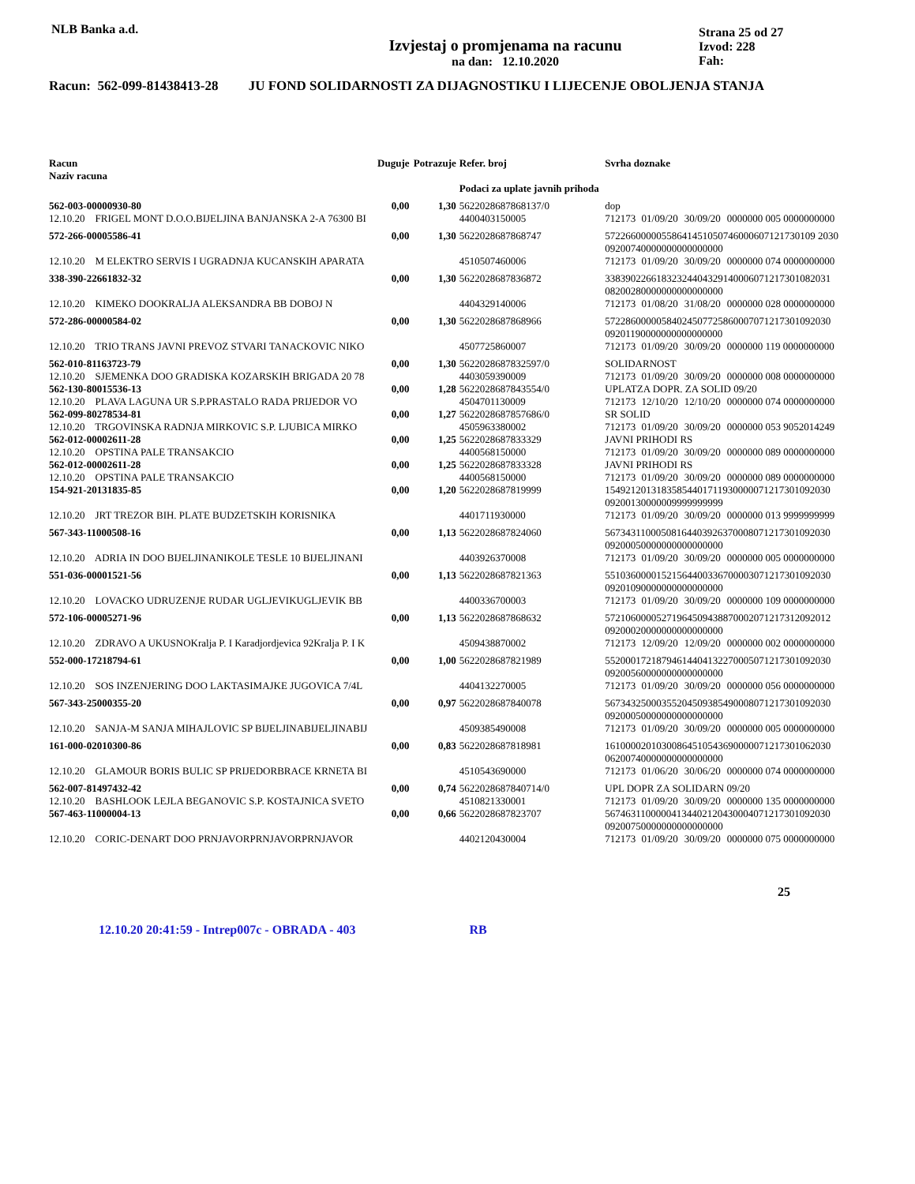NLB Banka a.d.
Izvjestaj o promjenama na racunu
na dan: 12.10.2020
Strana 25 od 27
Izvod: 228
Fah:
Racun: 562-099-81438413-28 JU FOND SOLIDARNOSTI ZA DIJAGNOSTIKU I LIJECENJE OBOLJENJA STANJA
| Racun Naziv racuna | Duguje | Potrazuje | Refer. broj Podaci za uplate javnih prihoda | Svrha doznake | | | |
| --- | --- | --- | --- | --- | --- | --- | --- |
| 562-003-00000930-80 | 0,00 | 1,30 | 5622028687868137/0 | dop | | | |
| 12.10.20 FRIGEL MONT D.O.O.BIJELJINA BANJANSKA 2-A 76300 BI | | | 4400403150005 | 712173 | 01/09/20 | 30/09/20 | 0000000 005 0000000000 |
| 572-266-00005586-41 | 0,00 | 1,30 | 5622028687868747 | 57226600000558641451050746000607121730109 2030 09200740000000000000000 | | | |
| 12.10.20 M ELEKTRO SERVIS I UGRADNJA KUCANSKIH APARATA | | | 4510507460006 | 712173 | 01/09/20 | 30/09/20 | 0000000 074 0000000000 |
| 338-390-22661832-32 | 0,00 | 1,30 | 5622028687836872 | 33839022661832324404329140006071217301082031 08200280000000000000000 | | | |
| 12.10.20 KIMEKO DOOKRALJA ALEKSANDRA BB DOBOJ N | | | 4404329140006 | 712173 | 01/08/20 | 31/08/20 | 0000000 028 0000000000 |
| 572-286-00000584-02 | 0,00 | 1,30 | 5622028687868966 | 57228600000584024507725860007071217301092030 09201190000000000000000 | | | |
| 12.10.20 TRIO TRANS JAVNI PREVOZ STVARI TANACKOVIC NIKO | | | 4507725860007 | 712173 | 01/09/20 | 30/09/20 | 0000000 119 0000000000 |
| 562-010-81163723-79 | 0,00 | 1,30 | 5622028687832597/0 | SOLIDARNOST | | | |
| 12.10.20 SJEMENKA DOO GRADISKA KOZARSKIH BRIGADA 20 78 | | | 4403059390009 | 712173 | 01/09/20 | 30/09/20 | 0000000 008 0000000000 |
| 562-130-80015536-13 | 0,00 | 1,28 | 5622028687843554/0 | UPLATZA DOPR. ZA SOLID 09/20 | | | |
| 12.10.20 PLAVA LAGUNA UR S.P.PRASTALO RADA PRIJEDOR VO | | | 4504701130009 | 712173 | 12/10/20 | 12/10/20 | 0000000 074 0000000000 |
| 562-099-80278534-81 | 0,00 | 1,27 | 5622028687857686/0 | SR SOLID | | | |
| 12.10.20 TRGOVINSKA RADNJA MIRKOVIC S.P. LJUBICA MIRKO | | | 4505963380002 | 712173 | 01/09/20 | 30/09/20 | 0000000 053 9052014249 |
| 562-012-00002611-28 | 0,00 | 1,25 | 5622028687833329 | JAVNI PRIHODI RS | | | |
| 12.10.20 OPSTINA PALE TRANSAKCIO | | | 4400568150000 | 712173 | 01/09/20 | 30/09/20 | 0000000 089 0000000000 |
| 562-012-00002611-28 | 0,00 | 1,25 | 5622028687833328 | JAVNI PRIHODI RS | | | |
| 12.10.20 OPSTINA PALE TRANSAKCIO | | | 4400568150000 | 712173 | 01/09/20 | 30/09/20 | 0000000 089 0000000000 |
| 154-921-20131835-85 | 0,00 | 1,20 | 5622028687819999 | 15492120131835854401711930000071217301092030 09200130000009999999999 | | | |
| 12.10.20 JRT TREZOR BIH. PLATE BUDZETSKIH KORISNIKA | | | 4401711930000 | 712173 | 01/09/20 | 30/09/20 | 0000000 013 9999999999 |
| 567-343-11000508-16 | 0,00 | 1,13 | 5622028687824060 | 56734311000508164403926370008071217301092030 09200050000000000000000 | | | |
| 12.10.20 ADRIA IN DOO BIJELJINANIKOLE TESLE 10 BIJELJINANI | | | 4403926370008 | 712173 | 01/09/20 | 30/09/20 | 0000000 005 0000000000 |
| 551-036-00001521-56 | 0,00 | 1,13 | 5622028687821363 | 55103600001521564400336700003071217301092030 09201090000000000000000 | | | |
| 12.10.20 LOVACKO UDRUZENJE RUDAR UGLJEVIKUGLJEVIK BB | | | 4400336700003 | 712173 | 01/09/20 | 30/09/20 | 0000000 109 0000000000 |
| 572-106-00005271-96 | 0,00 | 1,13 | 5622028687868632 | 57210600005271964509438870002071217312092012 09200020000000000000000 | | | |
| 12.10.20 ZDRAVO A UKUSNOKralja P. I Karadjordjevica 92Kralja P. I K | | | 4509438870002 | 712173 | 12/09/20 | 12/09/20 | 0000000 002 0000000000 |
| 552-000-17218794-61 | 0,00 | 1,00 | 5622028687821989 | 55200017218794614404132270005071217301092030 09200560000000000000000 | | | |
| 12.10.20 SOS INZENJERING DOO LAKTASIMAJKE JUGOVICA 7/4L | | | 4404132270005 | 712173 | 01/09/20 | 30/09/20 | 0000000 056 0000000000 |
| 567-343-25000355-20 | 0,00 | 0,97 | 5622028687840078 | 56734325000355204509385490008071217301092030 09200050000000000000000 | | | |
| 12.10.20 SANJA-M SANJA MIHAJLOVIC SP BIJELJINABIJELJINABIJ | | | 4509385490008 | 712173 | 01/09/20 | 30/09/20 | 0000000 005 0000000000 |
| 161-000-02010300-86 | 0,00 | 0,83 | 5622028687818981 | 16100002010300864510543690000071217301062030 06200740000000000000000 | | | |
| 12.10.20 GLAMOUR BORIS BULIC SP PRIJEDORBRACE KRNETA BI | | | 4510543690000 | 712173 | 01/06/20 | 30/06/20 | 0000000 074 0000000000 |
| 562-007-81497432-42 | 0,00 | 0,74 | 5622028687840714/0 | UPL DOPR ZA SOLIDARN 09/20 | | | |
| 12.10.20 BASHLOOK LEJLA BEGANOVIC S.P. KOSTAJNICA SVETO | | | 4510821330001 | 712173 | 01/09/20 | 30/09/20 | 0000000 135 0000000000 |
| 567-463-11000004-13 | 0,00 | 0,66 | 5622028687823707 | 56746311000004134402120430004071217301092030 09200750000000000000000 | | | |
| 12.10.20 CORIC-DENART DOO PRNJAVORPRNJAVORPRNJAVOR | | | 4402120430004 | 712173 | 01/09/20 | 30/09/20 | 0000000 075 0000000000 |
25
12.10.20 20:41:59 - Intrep007c - OBRADA - 403 RB